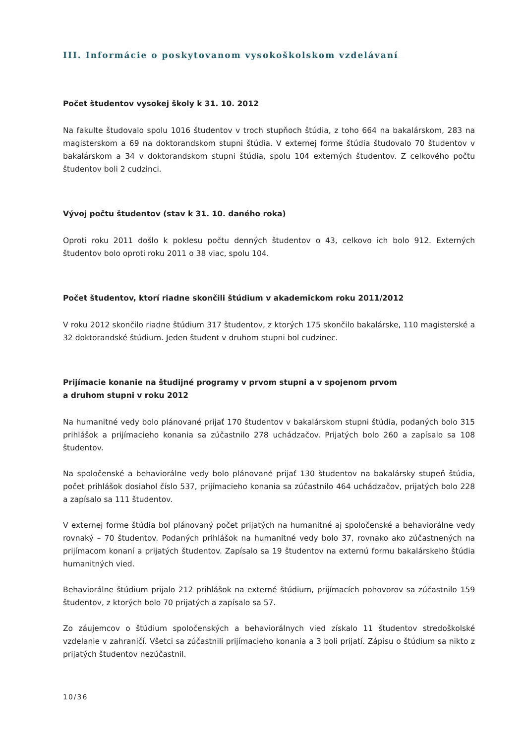III. Informácie o poskytovanom vysokoškolskom vzdelávaní
Počet študentov vysokej školy k 31. 10. 2012
Na fakulte študovalo spolu 1016 študentov v troch stupňoch štúdia, z toho 664 na bakalárskom, 283 na magisterskom a 69 na doktorandskom stupni štúdia. V externej forme štúdia študovalo 70 študentov v bakalárskom a 34 v doktorandskom stupni štúdia, spolu 104 externých študentov. Z celkového počtu študentov boli 2 cudzinci.
Vývoj počtu študentov (stav k 31. 10. daného roka)
Oproti roku 2011 došlo k poklesu počtu denných študentov o 43, celkovo ich bolo 912. Externých študentov bolo oproti roku 2011 o 38 viac, spolu 104.
Počet študentov, ktorí riadne skončili štúdium v akademickom roku 2011/2012
V roku 2012 skončilo riadne štúdium 317 študentov, z ktorých 175 skončilo bakalárske, 110 magisterské a 32 doktorandské štúdium. Jeden študent v druhom stupni bol cudzinec.
Prijímacie konanie na študijné programy v prvom stupni a v spojenom prvom
a druhom stupni v roku 2012
Na humanitné vedy bolo plánované prijať 170 študentov v bakalárskom stupni štúdia, podaných bolo 315 prihlášok a prijímacieho konania sa zúčastnilo 278 uchádzačov. Prijatých bolo 260 a zapísalo sa 108 študentov.
Na spoločenské a behaviorálne vedy bolo plánované prijať 130 študentov na bakalársky stupeň štúdia, počet prihlášok dosiahol číslo 537, prijímacieho konania sa zúčastnilo 464 uchádzačov, prijatých bolo 228 a zapísalo sa 111 študentov.
V externej forme štúdia bol plánovaný počet prijatých na humanitné aj spoločenské a behaviorálne vedy rovnaký – 70 študentov. Podaných prihlášok na humanitné vedy bolo 37, rovnako ako zúčastnených na prijímacom konaní a prijatých študentov. Zapísalo sa 19 študentov na externú formu bakalárskeho štúdia humanitných vied.
Behaviorálne štúdium prijalo 212 prihlášok na externé štúdium, prijímacích pohovorov sa zúčastnilo 159 študentov, z ktorých bolo 70 prijatých a zapísalo sa 57.
Zo záujemcov o štúdium spoločenských a behaviorálnych vied získalo 11 študentov stredoškolské vzdelanie v zahraničí. Všetci sa zúčastnili prijímacieho konania a 3 boli prijatí. Zápisu o štúdium sa nikto z prijatých študentov nezúčastnil.
10/36